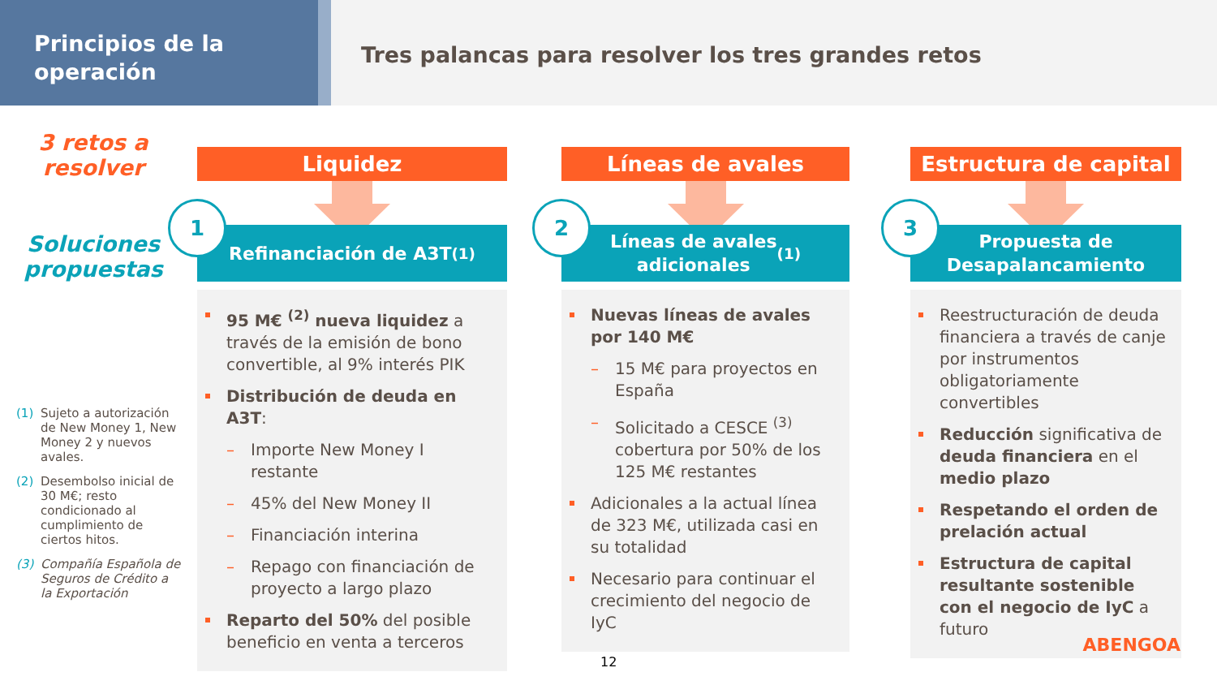Principios de la operación
Tres palancas para resolver los tres grandes retos
3 retos a resolver
Soluciones propuestas
(1) Sujeto a autorización de New Money 1, New Money 2 y nuevos avales.
(2) Desembolso inicial de 30 M€; resto condicionado al cumplimiento de ciertos hitos.
(3) Compañía Española de Seguros de Crédito a la Exportación
Liquidez
1
Refinanciación de A3T <sup>(1)</sup>
95 M€ <sup>(2)</sup> nueva liquidez a través de la emisión de bono convertible, al 9% interés PIK
Distribución de deuda en A3T:
Importe New Money I restante
45% del New Money II
Financiación interina
Repago con financiación de proyecto a largo plazo
Reparto del 50% del posible beneficio en venta a terceros
Líneas de avales
2
Líneas de avales
adicionales <sup>(1)</sup>
Nuevas líneas de avales por 140 M€
15 M€ para proyectos en España
Solicitado a CESCE <sup>(3)</sup> cobertura por 50% de los 125 M€ restantes
Adicionales a la actual línea de 323 M€, utilizada casi en su totalidad
Necesario para continuar el crecimiento del negocio de IyC
Estructura de capital
3
Propuesta de
Desapalancamiento
Reestructuración de deuda financiera a través de canje por instrumentos obligatoriamente convertibles
Reducción significativa de deuda financiera en el medio plazo
Respetando el orden de prelación actual
Estructura de capital resultante sostenible con el negocio de IyC a futuro
ABENGOA
12